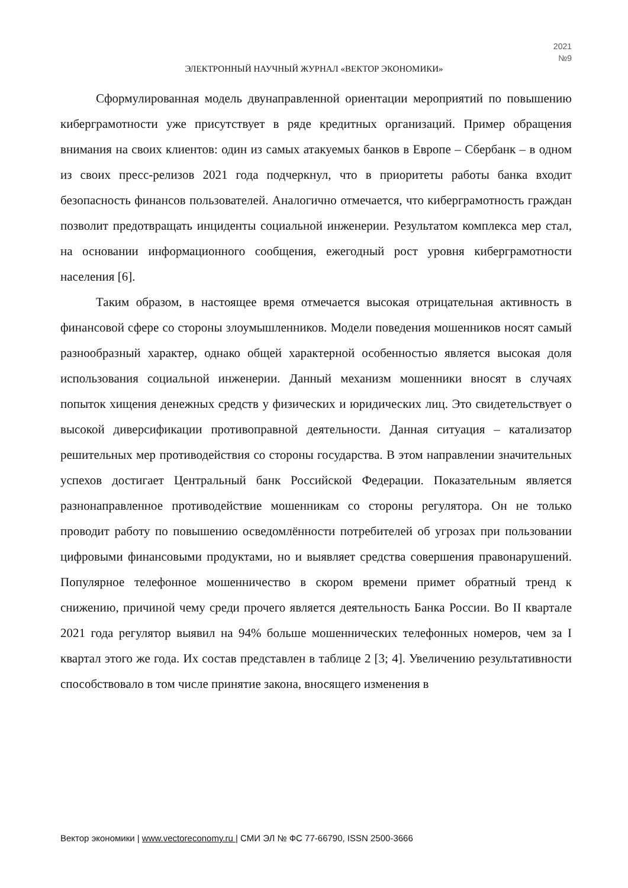2021
№9
ЭЛЕКТРОННЫЙ НАУЧНЫЙ ЖУРНАЛ «ВЕКТОР ЭКОНОМИКИ»
Сформулированная модель двунаправленной ориентации мероприятий по повышению киберграмотности уже присутствует в ряде кредитных организаций. Пример обращения внимания на своих клиентов: один из самых атакуемых банков в Европе – Сбербанк – в одном из своих пресс-релизов 2021 года подчеркнул, что в приоритеты работы банка входит безопасность финансов пользователей. Аналогично отмечается, что киберграмотность граждан позволит предотвращать инциденты социальной инженерии. Результатом комплекса мер стал, на основании информационного сообщения, ежегодный рост уровня киберграмотности населения [6].
Таким образом, в настоящее время отмечается высокая отрицательная активность в финансовой сфере со стороны злоумышленников. Модели поведения мошенников носят самый разнообразный характер, однако общей характерной особенностью является высокая доля использования социальной инженерии. Данный механизм мошенники вносят в случаях попыток хищения денежных средств у физических и юридических лиц. Это свидетельствует о высокой диверсификации противоправной деятельности. Данная ситуация – катализатор решительных мер противодействия со стороны государства. В этом направлении значительных успехов достигает Центральный банк Российской Федерации. Показательным является разнонаправленное противодействие мошенникам со стороны регулятора. Он не только проводит работу по повышению осведомлённости потребителей об угрозах при пользовании цифровыми финансовыми продуктами, но и выявляет средства совершения правонарушений. Популярное телефонное мошенничество в скором времени примет обратный тренд к снижению, причиной чему среди прочего является деятельность Банка России. Во II квартале 2021 года регулятор выявил на 94% больше мошеннических телефонных номеров, чем за I квартал этого же года. Их состав представлен в таблице 2 [3; 4]. Увеличению результативности способствовало в том числе принятие закона, вносящего изменения в
Вектор экономики | www.vectoreconomy.ru | СМИ ЭЛ № ФС 77-66790, ISSN 2500-3666